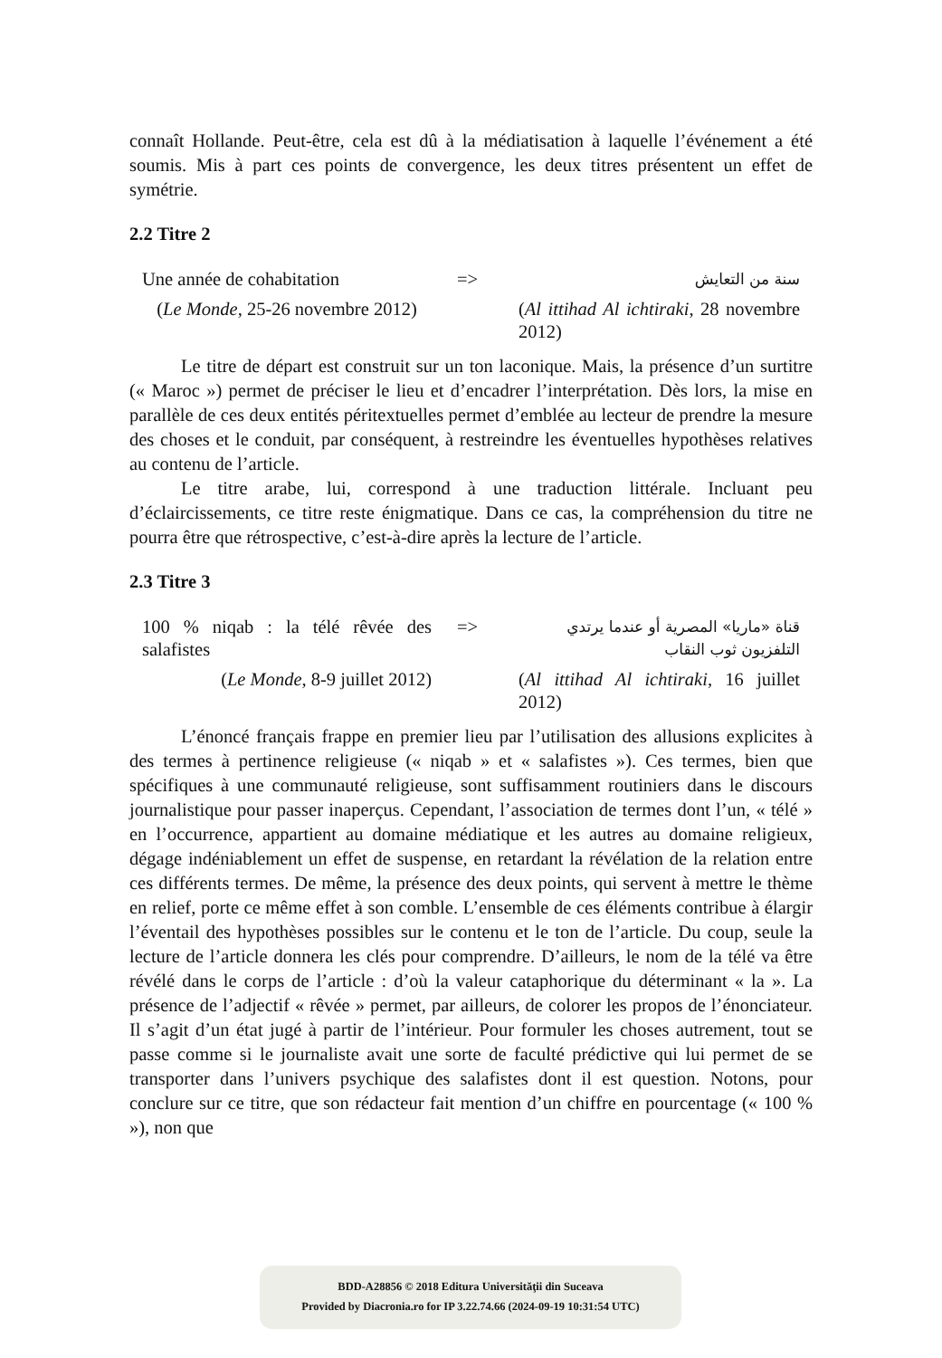connaît Hollande. Peut-être, cela est dû à la médiatisation à laquelle l’événement a été soumis. Mis à part ces points de convergence, les deux titres présentent un effet de symétrie.
2.2 Titre 2
| Une année de cohabitation | => | سنة من التعايش |
| ( Le Monde , 25-26 novembre 2012) | | ( Al ittihad Al ichtiraki , 28 novembre 2012) |
Le titre de départ est construit sur un ton laconique. Mais, la présence d’un surtitre (« Maroc ») permet de préciser le lieu et d’encadrer l’interprétation. Dès lors, la mise en parallèle de ces deux entités péritextuelles permet d’emblée au lecteur de prendre la mesure des choses et le conduit, par conséquent, à restreindre les éventuelles hypothèses relatives au contenu de l’article.
Le titre arabe, lui, correspond à une traduction littérale. Incluant peu d’éclaircissements, ce titre reste énigmatique. Dans ce cas, la compréhension du titre ne pourra être que rétrospective, c’est-à-dire après la lecture de l’article.
2.3 Titre 3
| 100 % niqab : la télé rêvée des salafistes | => | قناة «ماريا» المصرية أو عندما يرتدي التلفزيون ثوب النقاب |
| ( Le Monde , 8-9 juillet 2012) | | ( Al ittihad Al ichtiraki , 16 juillet 2012) |
L’énoncé français frappe en premier lieu par l’utilisation des allusions explicites à des termes à pertinence religieuse (« niqab » et « salafistes »). Ces termes, bien que spécifiques à une communauté religieuse, sont suffisamment routiniers dans le discours journalistique pour passer inaperçus. Cependant, l’association de termes dont l’un, « télé » en l’occurrence, appartient au domaine médiatique et les autres au domaine religieux, dégage indéniablement un effet de suspense, en retardant la révélation de la relation entre ces différents termes. De même, la présence des deux points, qui servent à mettre le thème en relief, porte ce même effet à son comble. L’ensemble de ces éléments contribue à élargir l’éventail des hypothèses possibles sur le contenu et le ton de l’article. Du coup, seule la lecture de l’article donnera les clés pour comprendre. D’ailleurs, le nom de la télé va être révélé dans le corps de l’article : d’où la valeur cataphorique du déterminant « la ». La présence de l’adjectif « rêvée » permet, par ailleurs, de colorer les propos de l’énonciateur. Il s’agit d’un état jugé à partir de l’intérieur. Pour formuler les choses autrement, tout se passe comme si le journaliste avait une sorte de faculté prédictive qui lui permet de se transporter dans l’univers psychique des salafistes dont il est question. Notons, pour conclure sur ce titre, que son rédacteur fait mention d’un chiffre en pourcentage (« 100 % »), non que
BDD-A28856 © 2018 Editura Universităţii din Suceava
Provided by Diacronia.ro for IP 3.22.74.66 (2024-09-19 10:31:54 UTC)